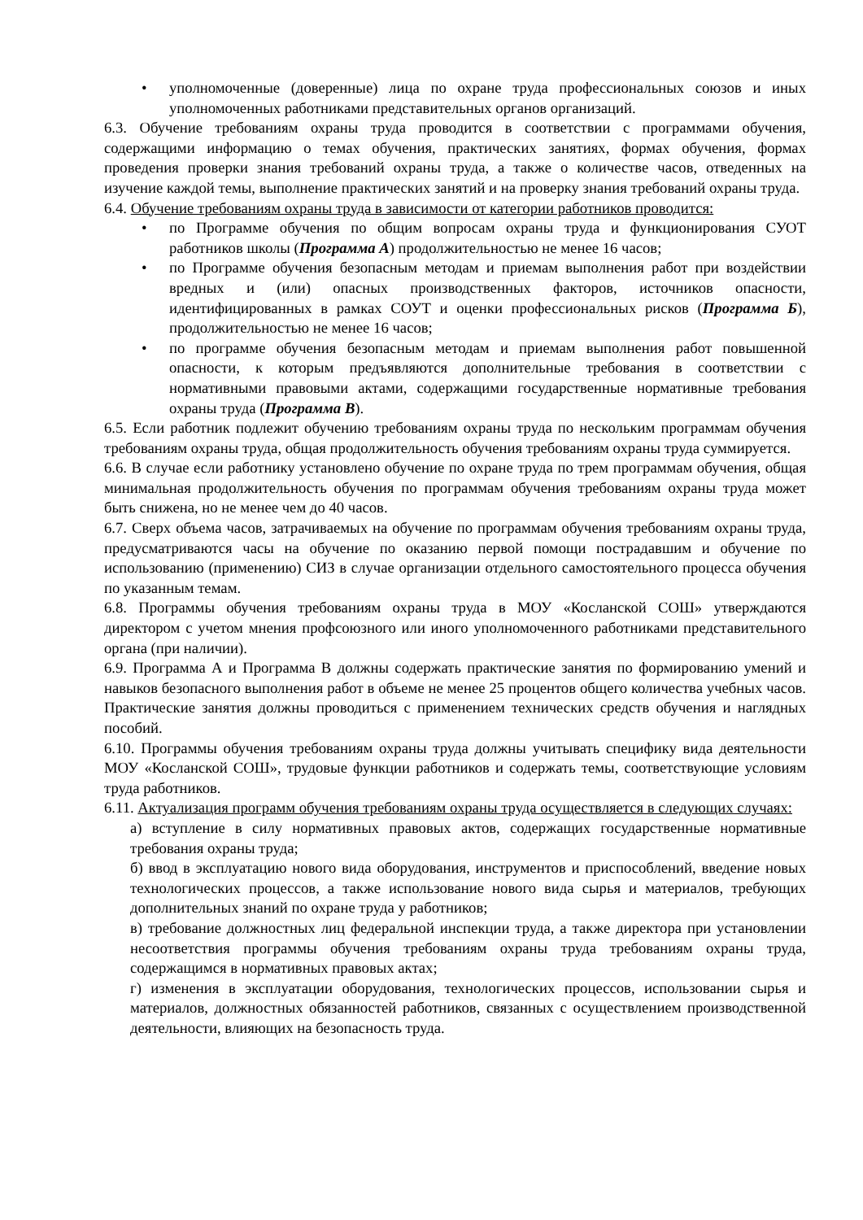• уполномоченные (доверенные) лица по охране труда профессиональных союзов и иных уполномоченных работниками представительных органов организаций.
6.3. Обучение требованиям охраны труда проводится в соответствии с программами обучения, содержащими информацию о темах обучения, практических занятиях, формах обучения, формах проведения проверки знания требований охраны труда, а также о количестве часов, отведенных на изучение каждой темы, выполнение практических занятий и на проверку знания требований охраны труда.
6.4. Обучение требованиям охраны труда в зависимости от категории работников проводится:
• по Программе обучения по общим вопросам охраны труда и функционирования СУОТ работников школы (Программа А) продолжительностью не менее 16 часов;
• по Программе обучения безопасным методам и приемам выполнения работ при воздействии вредных и (или) опасных производственных факторов, источников опасности, идентифицированных в рамках СОУТ и оценки профессиональных рисков (Программа Б), продолжительностью не менее 16 часов;
• по программе обучения безопасным методам и приемам выполнения работ повышенной опасности, к которым предъявляются дополнительные требования в соответствии с нормативными правовыми актами, содержащими государственные нормативные требования охраны труда (Программа В).
6.5. Если работник подлежит обучению требованиям охраны труда по нескольким программам обучения требованиям охраны труда, общая продолжительность обучения требованиям охраны труда суммируется.
6.6. В случае если работнику установлено обучение по охране труда по трем программам обучения, общая минимальная продолжительность обучения по программам обучения требованиям охраны труда может быть снижена, но не менее чем до 40 часов.
6.7. Сверх объема часов, затрачиваемых на обучение по программам обучения требованиям охраны труда, предусматриваются часы на обучение по оказанию первой помощи пострадавшим и обучение по использованию (применению) СИЗ в случае организации отдельного самостоятельного процесса обучения по указанным темам.
6.8. Программы обучения требованиям охраны труда в МОУ «Косланской СОШ» утверждаются директором с учетом мнения профсоюзного или иного уполномоченного работниками представительного органа (при наличии).
6.9. Программа А и Программа В должны содержать практические занятия по формированию умений и навыков безопасного выполнения работ в объеме не менее 25 процентов общего количества учебных часов. Практические занятия должны проводиться с применением технических средств обучения и наглядных пособий.
6.10. Программы обучения требованиям охраны труда должны учитывать специфику вида деятельности МОУ «Косланской СОШ», трудовые функции работников и содержать темы, соответствующие условиям труда работников.
6.11. Актуализация программ обучения требованиям охраны труда осуществляется в следующих случаях:
а) вступление в силу нормативных правовых актов, содержащих государственные нормативные требования охраны труда;
б) ввод в эксплуатацию нового вида оборудования, инструментов и приспособлений, введение новых технологических процессов, а также использование нового вида сырья и материалов, требующих дополнительных знаний по охране труда у работников;
в) требование должностных лиц федеральной инспекции труда, а также директора при установлении несоответствия программы обучения требованиям охраны труда требованиям охраны труда, содержащимся в нормативных правовых актах;
г) изменения в эксплуатации оборудования, технологических процессов, использовании сырья и материалов, должностных обязанностей работников, связанных с осуществлением производственной деятельности, влияющих на безопасность труда.